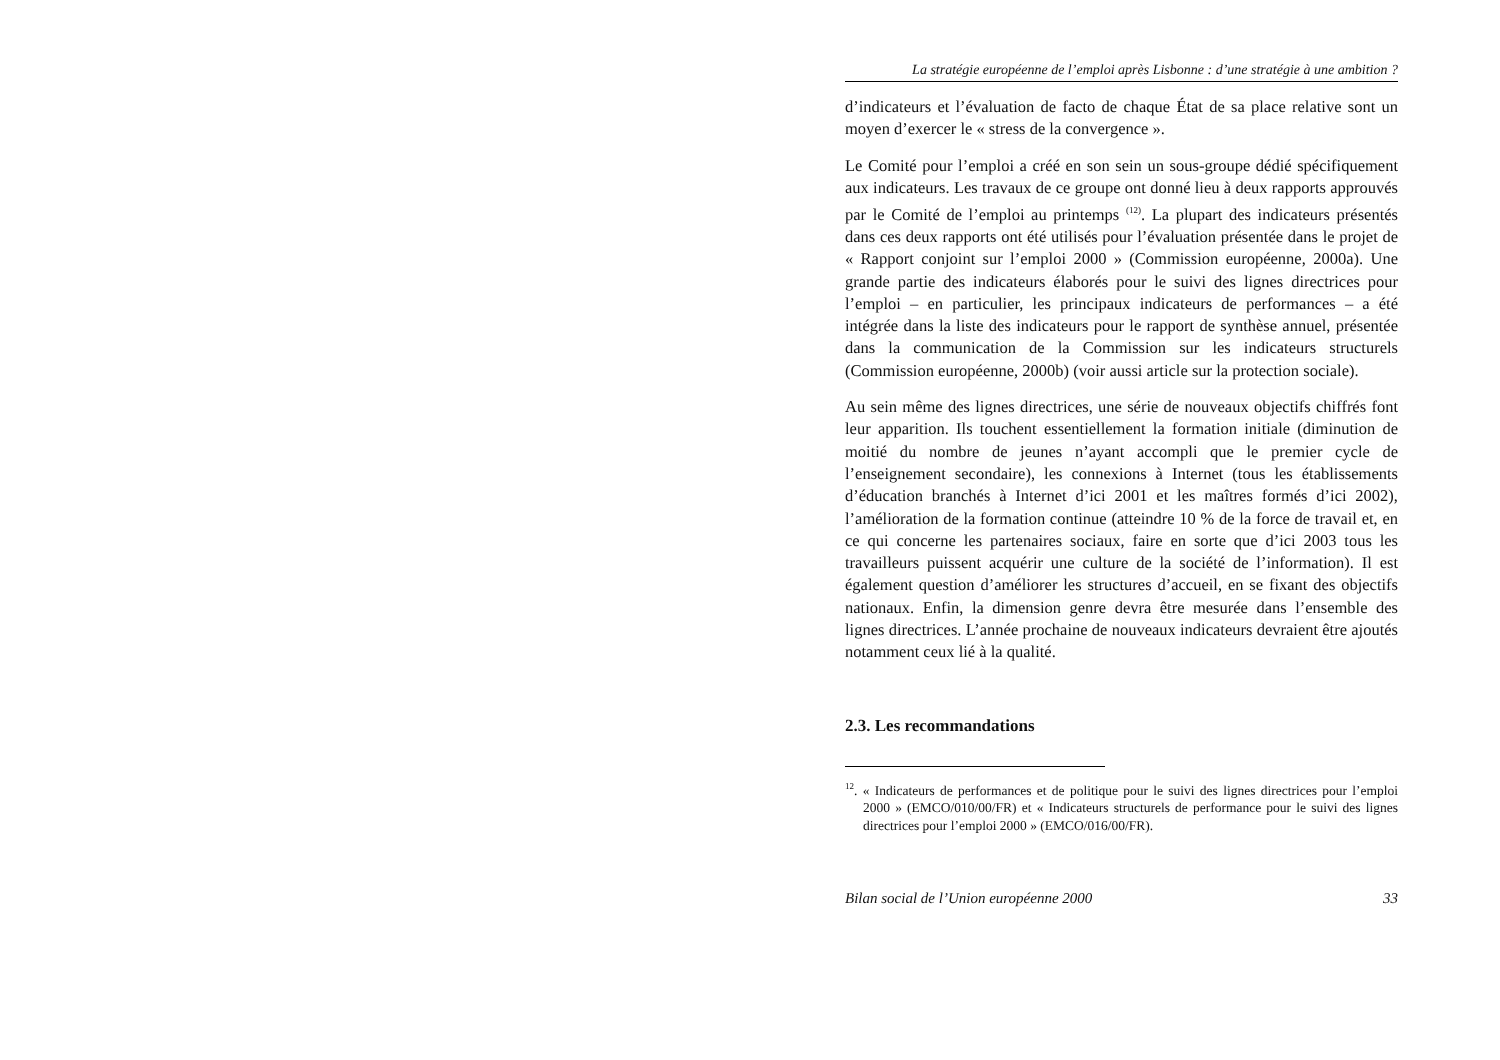La stratégie européenne de l’emploi après Lisbonne : d’une stratégie à une ambition ?
d’indicateurs et l’évaluation de facto de chaque État de sa place relative sont un moyen d’exercer le « stress de la convergence ».
Le Comité pour l’emploi a créé en son sein un sous-groupe dédié spécifiquement aux indicateurs. Les travaux de ce groupe ont donné lieu à deux rapports approuvés par le Comité de l’emploi au printemps <sup>(12)</sup>. La plupart des indicateurs présentés dans ces deux rapports ont été utilisés pour l’évaluation présentée dans le projet de « Rapport conjoint sur l’emploi 2000 » (Commission européenne, 2000a). Une grande partie des indicateurs élaborés pour le suivi des lignes directrices pour l’emploi – en particulier, les principaux indicateurs de performances – a été intégrée dans la liste des indicateurs pour le rapport de synthèse annuel, présentée dans la communication de la Commission sur les indicateurs structurels (Commission européenne, 2000b) (voir aussi article sur la protection sociale).
Au sein même des lignes directrices, une série de nouveaux objectifs chiffrés font leur apparition. Ils touchent essentiellement la formation initiale (diminution de moitié du nombre de jeunes n’ayant accompli que le premier cycle de l’enseignement secondaire), les connexions à Internet (tous les établissements d’éducation branchés à Internet d’ici 2001 et les maîtres formés d’ici 2002), l’amélioration de la formation continue (atteindre 10 % de la force de travail et, en ce qui concerne les partenaires sociaux, faire en sorte que d’ici 2003 tous les travailleurs puissent acquérir une culture de la société de l’information). Il est également question d’améliorer les structures d’accueil, en se fixant des objectifs nationaux. Enfin, la dimension genre devra être mesurée dans l’ensemble des lignes directrices. L’année prochaine de nouveaux indicateurs devraient être ajoutés notamment ceux lié à la qualité.
2.3. Les recommandations
<sup>12</sup>. « Indicateurs de performances et de politique pour le suivi des lignes directrices pour l’emploi 2000 » (EMCO/010/00/FR) et « Indicateurs structurels de performance pour le suivi des lignes directrices pour l’emploi 2000 » (EMCO/016/00/FR).
Bilan social de l’Union européenne 2000 33